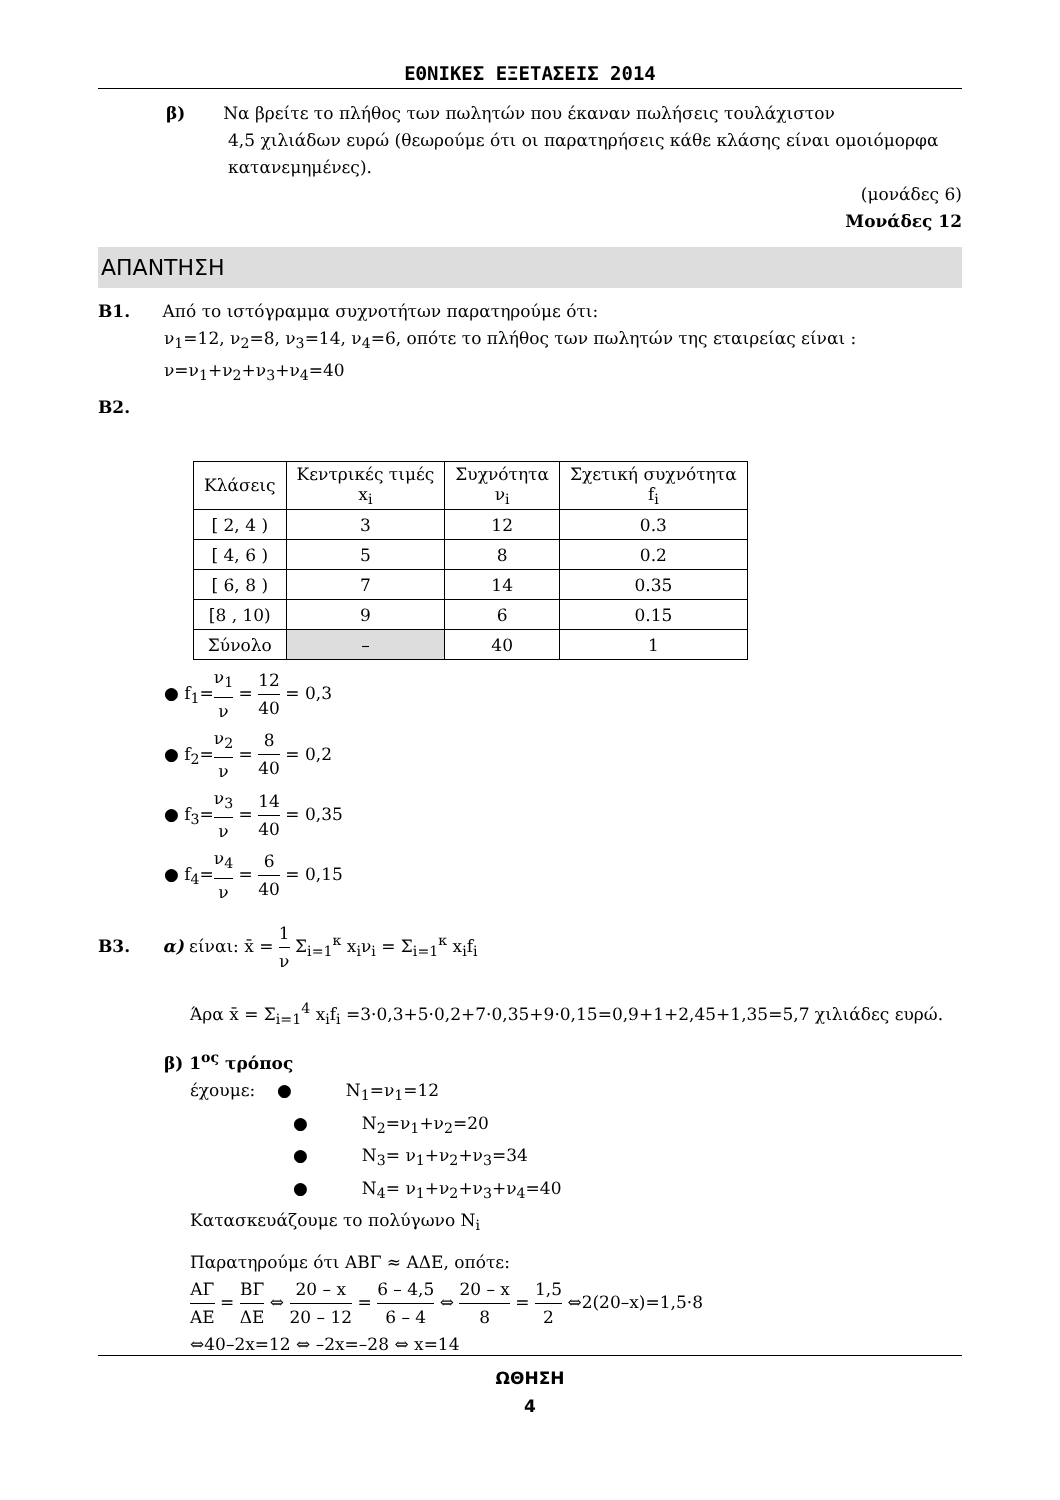ΕΘΝΙΚΕΣ ΕΞΕΤΑΣΕΙΣ 2014
β) Να βρείτε το πλήθος των πωλητών που έκαναν πωλήσεις τουλάχιστον
4,5 χιλιάδων ευρώ (θεωρούμε ότι οι παρατηρήσεις κάθε κλάσης είναι ομοιόμορφα κατανεμημένες).
(μονάδες 6)
Μονάδες 12
ΑΠΑΝΤΗΣΗ
Β1. Από το ιστόγραμμα συχνοτήτων παρατηρούμε ότι:
ν<sub>1</sub>=12, ν<sub>2</sub>=8, ν<sub>3</sub>=14, ν<sub>4</sub>=6, οπότε το πλήθος των πωλητών της εταιρείας είναι :
ν=ν<sub>1</sub>+ν<sub>2</sub>+ν<sub>3</sub>+ν<sub>4</sub>=40
Β2.
| Κλάσεις | Κεντρικές τιμές x<sub>i</sub> | Συχνότητα ν<sub>i</sub> | Σχετική συχνότητα f<sub>i</sub> |
| [ 2, 4 ) | 3 | 12 | 0.3 |
| [ 4, 6 ) | 5 | 8 | 0.2 |
| [ 6, 8 ) | 7 | 14 | 0.35 |
| [8 , 10) | 9 | 6 | 0.15 |
| Σύνολο | – | 40 | 1 |
● f<sub>1</sub>=ν<sub>1</sub> ν = 12 40 = 0,3
● f<sub>2</sub>=ν<sub>2</sub> ν = 8 40 = 0,2
● f<sub>3</sub>=ν<sub>3</sub> ν = 14 40 = 0,35
● f<sub>4</sub>=ν<sub>4</sub> ν = 6 40 = 0,15
Β3. α) είναι: x̄ = 1 ν Σ<sub>i=1</sub><sup>κ</sup> x<sub>i</sub>ν<sub>i</sub> = Σ<sub>i=1</sub><sup>κ</sup> x<sub>i</sub>f<sub>i</sub>
Άρα x̄ = Σ<sub>i=1</sub><sup>4</sup> x<sub>i</sub>f<sub>i</sub> =3·0,3+5·0,2+7·0,35+9·0,15=0,9+1+2,45+1,35=5,7 χιλιάδες ευρώ.
β) 1<sup>ος</sup> τρόπος
έχουμε: ● Ν<sub>1</sub>=ν<sub>1</sub>=12
● Ν<sub>2</sub>=ν<sub>1</sub>+ν<sub>2</sub>=20
● Ν<sub>3</sub>= ν<sub>1</sub>+ν<sub>2</sub>+ν<sub>3</sub>=34
● Ν<sub>4</sub>= ν<sub>1</sub>+ν<sub>2</sub>+ν<sub>3</sub>+ν<sub>4</sub>=40
Κατασκευάζουμε το πολύγωνο Ν<sub>i</sub>
Παρατηρούμε ότι ΑΒΓ ≈ ΑΔΕ, οπότε:
ΑΓ ΑΕ = ΒΓ ΔΕ ⇔ 20 – x 20 – 12 = 6 – 4,5 6 – 4 ⇔ 20 – x 8 = 1,5 2 ⇔2(20–x)=1,5·8
⇔40–2x=12 ⇔ –2x=–28 ⇔ x=14
ΩΘΗΣΗ
4